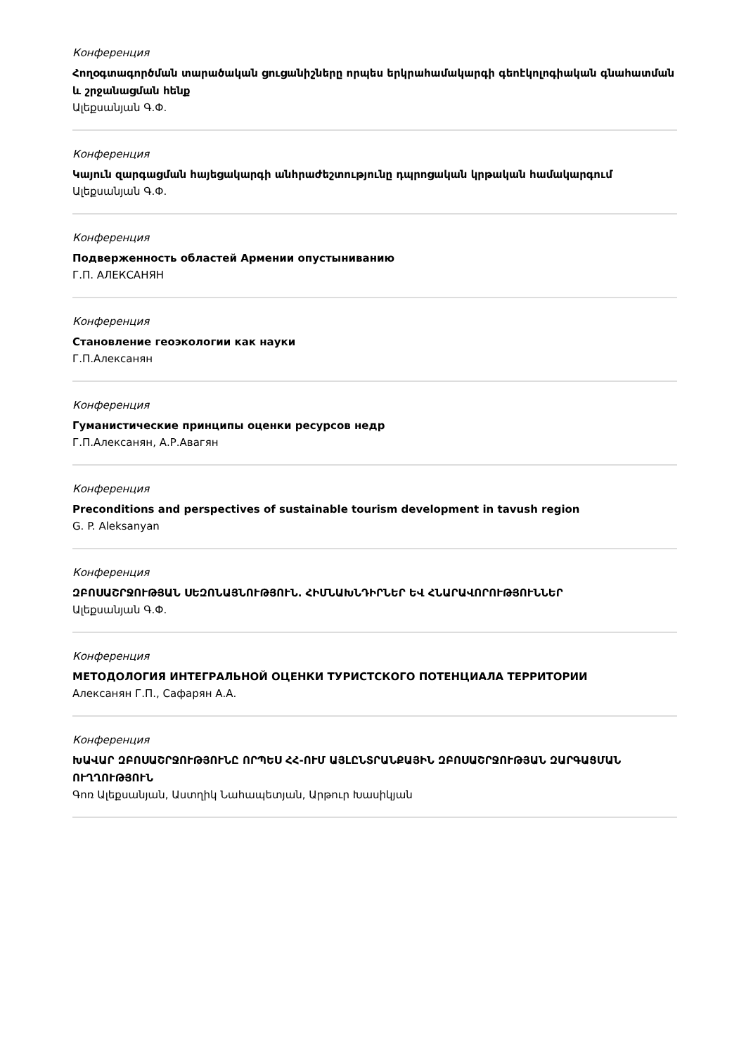Конференция
Հողօգտագործման տարածական ցուցանիշները որպես երկրահամակարգի գեոէկոլոգիական գնահատման և շրջանացման հենք
Ալեքսանյան Գ.Փ.
Конференция
Կայուն զարգացման հայեցակարգի անհրաժեշտությունը դպրոցական կրթական համակարգում
Ալեքսանյան Գ.Փ.
Конференция
Подверженность областей Армении опустыниванию
Г.П. АЛЕКСАНЯН
Конференция
Становление геоэкологии как науки
Г.П.Алексанян
Конференция
Гуманистические принципы оценки ресурсов недр
Г.П.Алексанян, А.Р.Авагян
Конференция
Preconditions and perspectives of sustainable tourism development in tavush region
G. P. Aleksanyan
Конференция
ԶԲՈՍԱՇՐՋՈՒԹՅԱՆ ՍԵԶՈՆԱՅՆՈՒԹՅՈՒՆ. ՀԻՄՆԱԽՆԴԻՐՆԵՐ ԵՎ ՀՆԱՐԱՎՈՐՈՒԹՅՈՒՆՆԵՐ
Ալեքսանյան Գ.Փ.
Конференция
МЕТОДОЛОГИЯ ИНТЕГРАЛЬНОЙ ОЦЕНКИ ТУРИСТСКОГО ПОТЕНЦИАЛА ТЕРРИТОРИИ
Алексанян Г.П., Сафарян А.А.
Конференция
ԽԱՎԱՐ ԶԲՈՍԱՇՐՋՈՒԹՅՈՒՆԸ ՈՐՊԵՍ ՀՀ-ՈՒՄ ԱՅԼԸՆՏՐԱՆՔԱՅԻՆ ԶԲՈՍԱՇՐՋՈՒԹՅԱՆ ԶԱՐԳԱՑՄԱՆ ՈՒՂՂՈՒԹՅՈՒՆ
Գոռ Ալեքսանյան, Աստղիկ Նահապետյան, Արթուր Խասիկյան